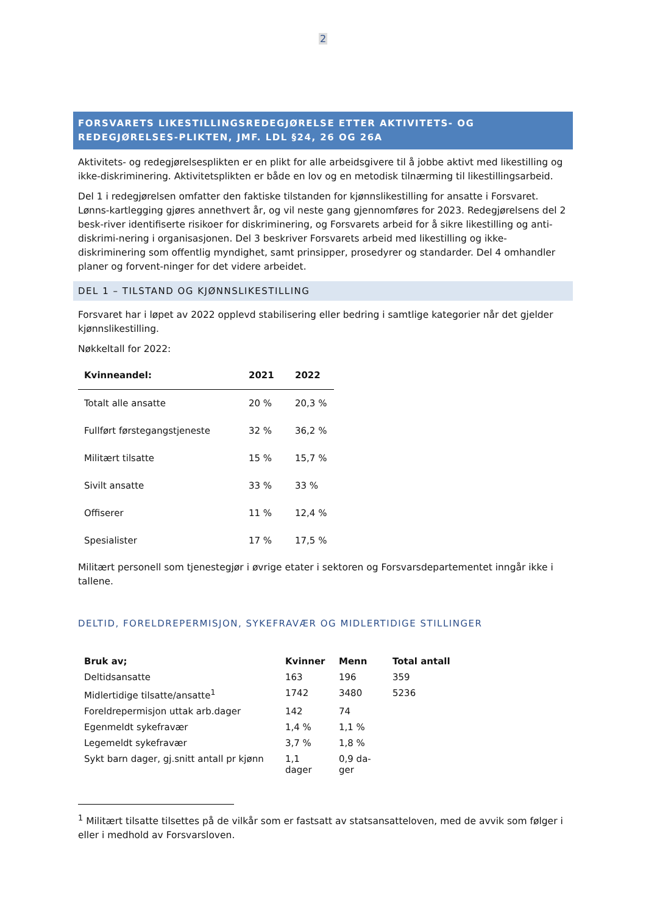2
FORSVARETS LIKESTILLINGSREDEGJØRELSE ETTER AKTIVITETS- OG REDEGJØRELSES-PLIKTEN, JMF. LDL §24, 26 OG 26A
Aktivitets- og redegjørelsesplikten er en plikt for alle arbeidsgivere til å jobbe aktivt med likestilling og ikke-diskriminering. Aktivitetsplikten er både en lov og en metodisk tilnærming til likestillingsarbeid.
Del 1 i redegjørelsen omfatter den faktiske tilstanden for kjønnslikestilling for ansatte i Forsvaret. Lønns-kartlegging gjøres annethvert år, og vil neste gang gjennomføres for 2023. Redegjørelsens del 2 besk-river identifiserte risikoer for diskriminering, og Forsvarets arbeid for å sikre likestilling og anti-diskrimi-nering i organisasjonen. Del 3 beskriver Forsvarets arbeid med likestilling og ikke-diskriminering som offentlig myndighet, samt prinsipper, prosedyrer og standarder. Del 4 omhandler planer og forvent-ninger for det videre arbeidet.
DEL 1 – TILSTAND OG KJØNNSLIKESTILLING
Forsvaret har i løpet av 2022 opplevd stabilisering eller bedring i samtlige kategorier når det gjelder kjønnslikestilling.
Nøkkeltall for 2022:
| Kvinneandel: | 2021 | 2022 |
| --- | --- | --- |
| Totalt alle ansatte | 20 % | 20,3 % |
| Fullført førstegangstjeneste | 32 % | 36,2 % |
| Militært tilsatte | 15 % | 15,7 % |
| Sivilt ansatte | 33 % | 33 % |
| Offiserer | 11 % | 12,4 % |
| Spesialister | 17 % | 17,5 % |
Militært personell som tjenestegjør i øvrige etater i sektoren og Forsvarsdepartementet inngår ikke i tallene.
DELTID, FORELDREPERMISJON, SYKEFRAVÆR OG MIDLERTIDIGE STILLINGER
| Bruk av; | Kvinner | Menn | Total antall |
| --- | --- | --- | --- |
| Deltidsansatte | 163 | 196 | 359 |
| Midlertidige tilsatte/ansatte<sup>1</sup> | 1742 | 3480 | 5236 |
| Foreldrepermisjon uttak arb.dager | 142 | 74 | |
| Egenmeldt sykefravær | 1,4 % | 1,1 % | |
| Legemeldt sykefravær | 3,7 % | 1,8 % | |
| Sykt barn dager, gj.snitt antall pr kjønn | 1,1 dager | 0,9 da- ger | |
<sup>1</sup> Militært tilsatte tilsettes på de vilkår som er fastsatt av statsansatteloven, med de avvik som følger i eller i medhold av Forsvarsloven.